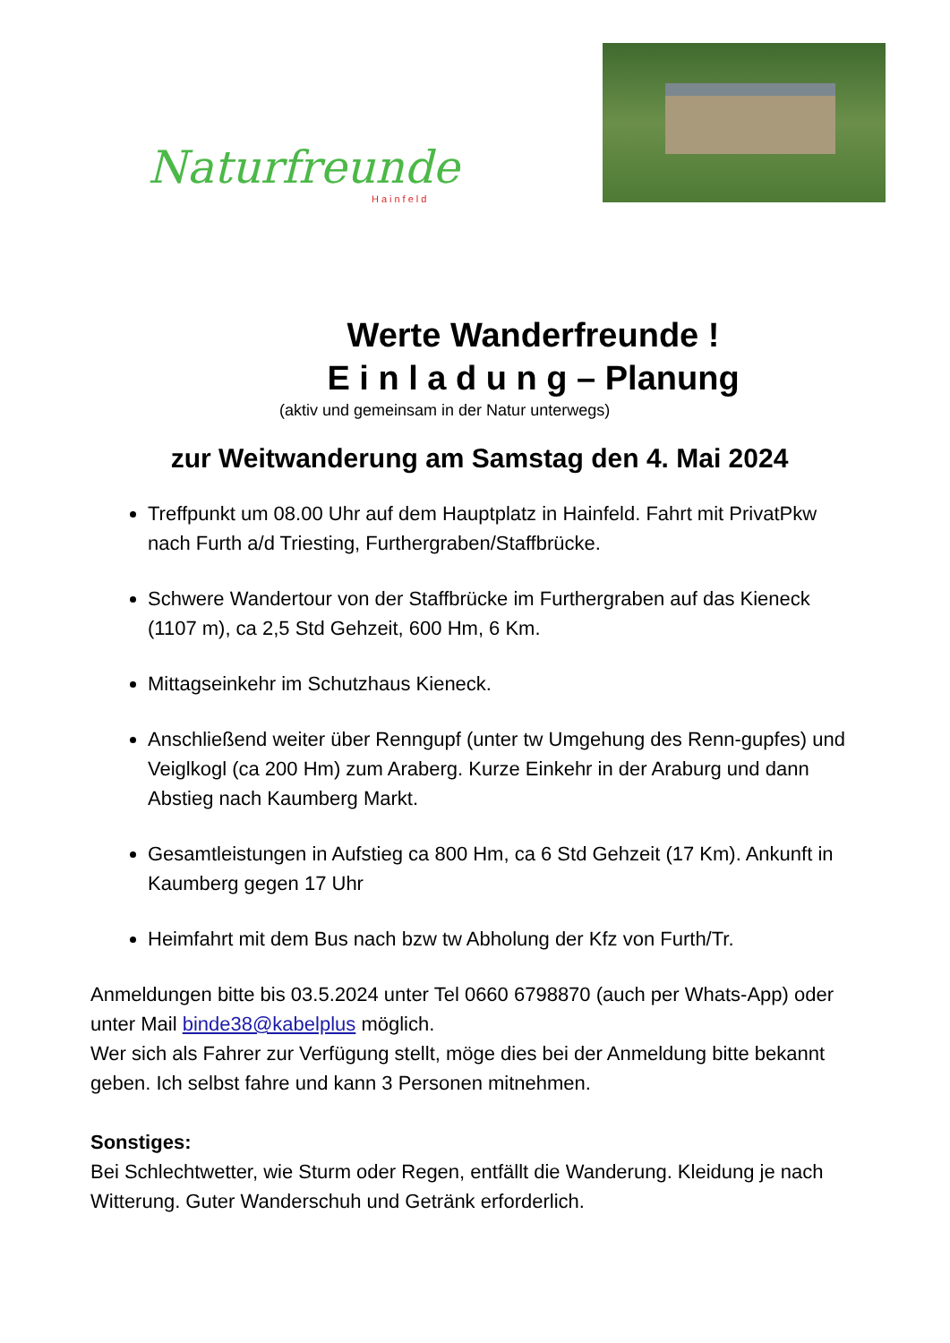Naturfreunde
Hainfeld
Werte Wanderfreunde !
E i n l a d u n g – Planung
(aktiv und gemeinsam in der Natur unterwegs)
zur Weitwanderung am Samstag den 4. Mai 2024
Treffpunkt um 08.00 Uhr auf dem Hauptplatz in Hainfeld. Fahrt mit PrivatPkw nach Furth a/d Triesting, Furthergraben/Staffbrücke.
Schwere Wandertour von der Staffbrücke im Furthergraben auf das Kieneck (1107 m), ca 2,5 Std Gehzeit, 600 Hm, 6 Km.
Mittagseinkehr im Schutzhaus Kieneck.
Anschließend weiter über Renngupf (unter tw Umgehung des Renn-gupfes) und Veiglkogl (ca 200 Hm) zum Araberg. Kurze Einkehr in der Araburg und dann Abstieg nach Kaumberg Markt.
Gesamtleistungen in Aufstieg ca 800 Hm, ca 6 Std Gehzeit (17 Km). Ankunft in Kaumberg gegen 17 Uhr
Heimfahrt mit dem Bus nach bzw tw Abholung der Kfz von Furth/Tr.
Anmeldungen bitte bis 03.5.2024 unter Tel 0660 6798870 (auch per Whats-App) oder unter Mail binde38@kabelplus möglich.
Wer sich als Fahrer zur Verfügung stellt, möge dies bei der Anmeldung bitte bekannt geben. Ich selbst fahre und kann 3 Personen mitnehmen.
Sonstiges:
Bei Schlechtwetter, wie Sturm oder Regen, entfällt die Wanderung. Kleidung je nach Witterung. Guter Wanderschuh und Getränk erforderlich.